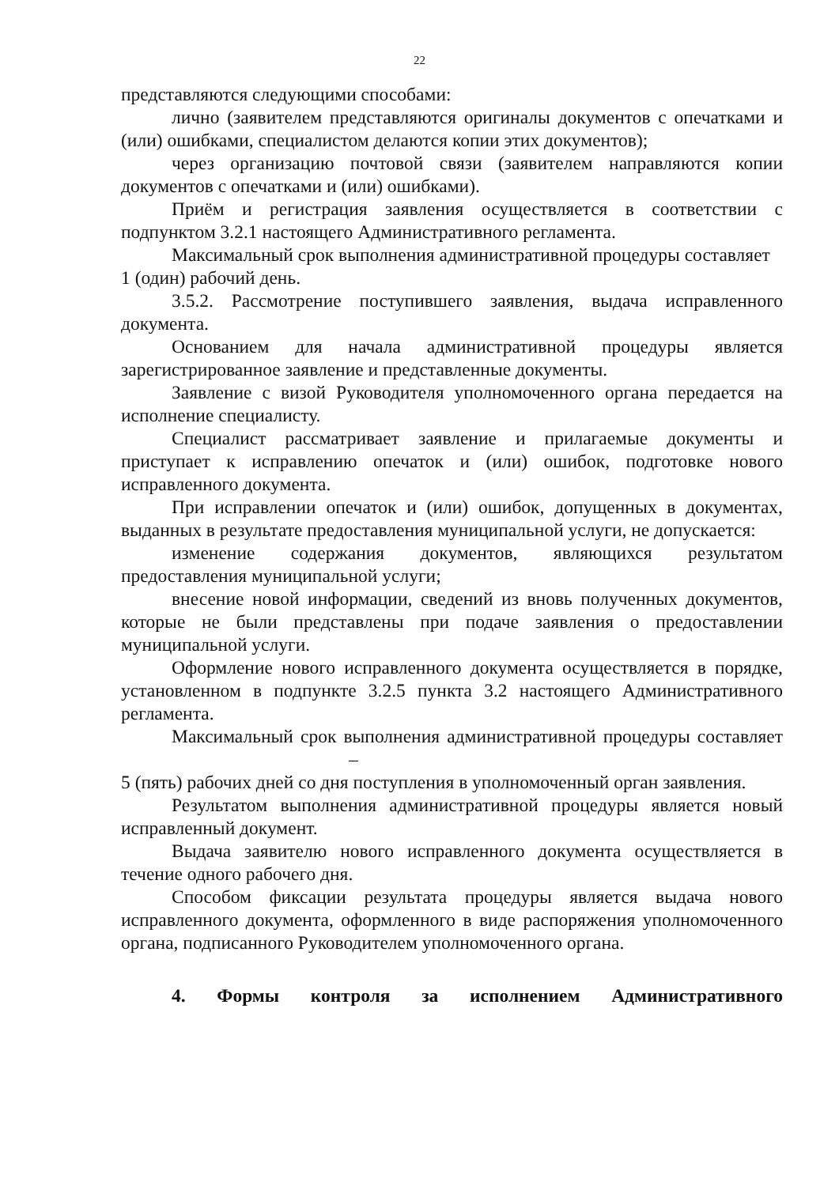22
представляются следующими способами:
лично (заявителем представляются оригиналы документов с опечатками и (или) ошибками, специалистом делаются копии этих документов);
через организацию почтовой связи (заявителем направляются копии документов с опечатками и (или) ошибками).
Приём и регистрация заявления осуществляется в соответствии с подпунктом 3.2.1 настоящего Административного регламента.
Максимальный срок выполнения административной процедуры составляет
1 (один) рабочий день.
3.5.2. Рассмотрение поступившего заявления, выдача исправленного документа.
Основанием для начала административной процедуры является зарегистрированное заявление и представленные документы.
Заявление с визой Руководителя уполномоченного органа передается на исполнение специалисту.
Специалист рассматривает заявление и прилагаемые документы и приступает к исправлению опечаток и (или) ошибок, подготовке нового исправленного документа.
При исправлении опечаток и (или) ошибок, допущенных в документах, выданных в результате предоставления муниципальной услуги, не допускается:
изменение содержания документов, являющихся результатом предоставления муниципальной услуги;
внесение новой информации, сведений из вновь полученных документов, которые не были представлены при подаче заявления о предоставлении муниципальной услуги.
Оформление нового исправленного документа осуществляется в порядке, установленном в подпункте 3.2.5 пункта 3.2 настоящего Административного регламента.
Максимальный срок выполнения административной процедуры составляет –
5 (пять) рабочих дней со дня поступления в уполномоченный орган заявления.
Результатом выполнения административной процедуры является новый исправленный документ.
Выдача заявителю нового исправленного документа осуществляется в течение одного рабочего дня.
Способом фиксации результата процедуры является выдача нового исправленного документа, оформленного в виде распоряжения уполномоченного органа, подписанного Руководителем уполномоченного органа.
4. Формы контроля за исполнением Административного